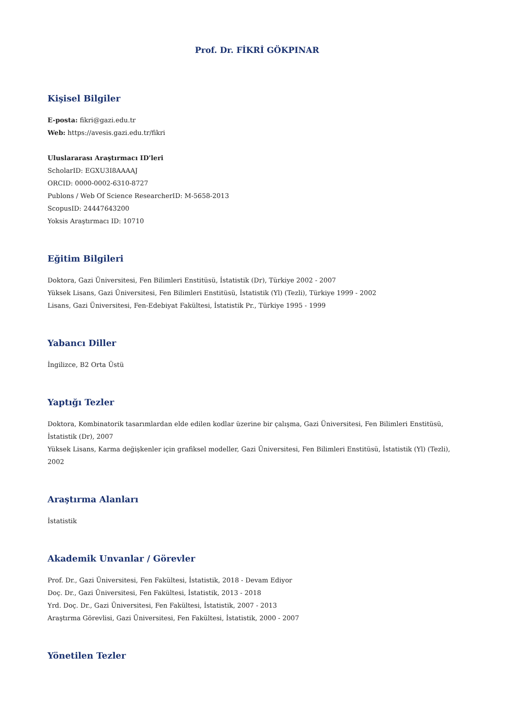Prof. Dr. FİKRİ GÖKPINAR
Kişisel Bilgiler
E-posta: fikri@gazi.edu.tr
Web: https://avesis.gazi.edu.tr/fikri
Uluslararası Araştırmacı ID'leri
ScholarID: EGXU3I8AAAAJ
ORCID: 0000-0002-6310-8727
Publons / Web Of Science ResearcherID: M-5658-2013
ScopusID: 24447643200
Yoksis Araştırmacı ID: 10710
Eğitim Bilgileri
Doktora, Gazi Üniversitesi, Fen Bilimleri Enstitüsü, İstatistik (Dr), Türkiye 2002 - 2007
Yüksek Lisans, Gazi Üniversitesi, Fen Bilimleri Enstitüsü, İstatistik (Yl) (Tezli), Türkiye 1999 - 2002
Lisans, Gazi Üniversitesi, Fen-Edebiyat Fakültesi, İstatistik Pr., Türkiye 1995 - 1999
Yabancı Diller
İngilizce, B2 Orta Üstü
Yaptığı Tezler
Doktora, Kombinatorik tasarımlardan elde edilen kodlar üzerine bir çalışma, Gazi Üniversitesi, Fen Bilimleri Enstitüsü, İstatistik (Dr), 2007
Yüksek Lisans, Karma değişkenler için grafiksel modeller, Gazi Üniversitesi, Fen Bilimleri Enstitüsü, İstatistik (Yl) (Tezli), 2002
Araştırma Alanları
İstatistik
Akademik Unvanlar / Görevler
Prof. Dr., Gazi Üniversitesi, Fen Fakültesi, İstatistik, 2018 - Devam Ediyor
Doç. Dr., Gazi Üniversitesi, Fen Fakültesi, İstatistik, 2013 - 2018
Yrd. Doç. Dr., Gazi Üniversitesi, Fen Fakültesi, İstatistik, 2007 - 2013
Araştırma Görevlisi, Gazi Üniversitesi, Fen Fakültesi, İstatistik, 2000 - 2007
Yönetilen Tezler